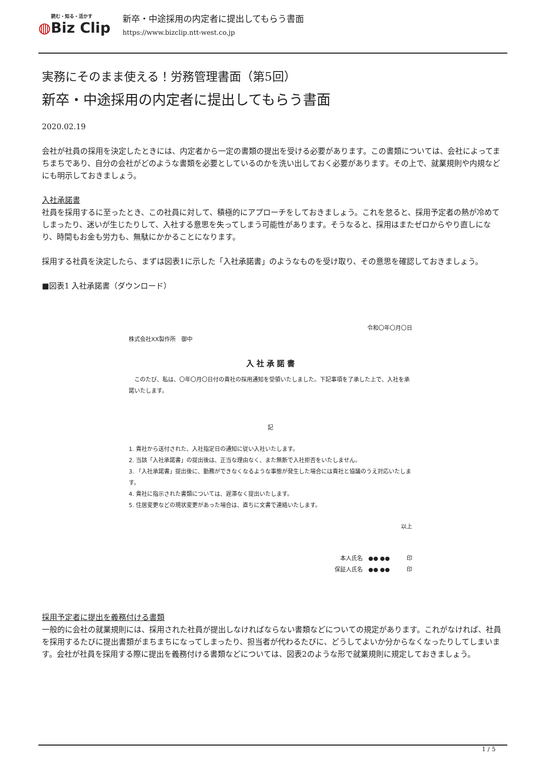読む・知る・活かす
◍Biz Clip
新卒・中途採用の内定者に提出してもらう書面
https://www.bizclip.ntt-west.co.jp
実務にそのまま使える！労務管理書面（第5回）
新卒・中途採用の内定者に提出してもらう書面
2020.02.19
会社が社員の採用を決定したときには、内定者から一定の書類の提出を受ける必要があります。この書類については、会社によってまちまちであり、自分の会社がどのような書類を必要としているのかを洗い出しておく必要があります。その上で、就業規則や内規などにも明示しておきましょう。
入社承諾書
社員を採用するに至ったとき、この社員に対して、積極的にアプローチをしておきましょう。これを怠ると、採用予定者の熱が冷めてしまったり、迷いが生じたりして、入社する意思を失ってしまう可能性があります。そうなると、採用はまたゼロからやり直しになり、時間もお金も労力も、無駄にかかることになります。
採用する社員を決定したら、まずは図表1に示した「入社承諾書」のようなものを受け取り、その意思を確認しておきましょう。
■図表1 入社承諾書（ダウンロード）
令和〇年〇月〇日
株式会社XX製作所　御中
入 社 承 諾 書
　このたび、私は、〇年〇月〇日付の貴社の採用通知を受領いたしました。下記事項を了承した上で、入社を承諾いたします。
記
1. 貴社から送付された、入社指定日の通知に従い入社いたします。
2. 当該「入社承諾書」の提出後は、正当な理由なく、また無断で入社拒否をいたしません。
3. 「入社承諾書」提出後に、勤務ができなくなるような事態が発生した場合には貴社と協議のうえ対応いたします。
4. 貴社に指示された書類については、遅滞なく提出いたします。
5. 住居変更などの現状変更があった場合は、直ちに文書で連絡いたします。
以上
本人氏名　●● ●●　　　印
保証人氏名　●● ●●　　　印
採用予定者に提出を義務付ける書類
一般的に会社の就業規則には、採用された社員が提出しなければならない書類などについての規定があります。これがなければ、社員を採用するたびに提出書類がまちまちになってしまったり、担当者が代わるたびに、どうしてよいか分からなくなったりしてしまいます。会社が社員を採用する際に提出を義務付ける書類などについては、図表2のような形で就業規則に規定しておきましょう。
1 / 5